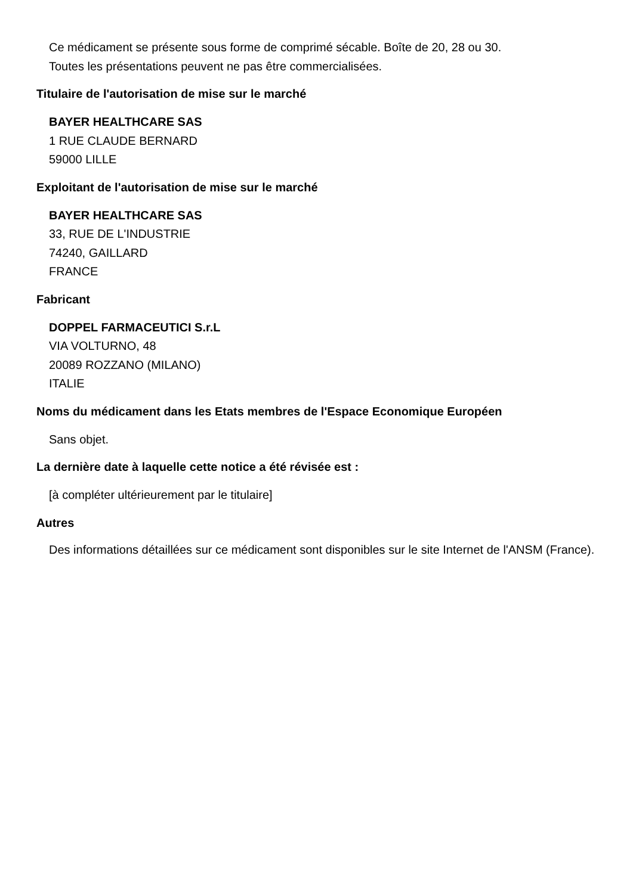Ce médicament se présente sous forme de comprimé sécable. Boîte de 20, 28 ou 30.
Toutes les présentations peuvent ne pas être commercialisées.
Titulaire de l'autorisation de mise sur le marché
BAYER HEALTHCARE SAS
1 RUE CLAUDE BERNARD
59000 LILLE
Exploitant de l'autorisation de mise sur le marché
BAYER HEALTHCARE SAS
33, RUE DE L'INDUSTRIE
74240, GAILLARD
FRANCE
Fabricant
DOPPEL FARMACEUTICI S.r.L
VIA VOLTURNO, 48
20089 ROZZANO (MILANO)
ITALIE
Noms du médicament dans les Etats membres de l'Espace Economique Européen
Sans objet.
La dernière date à laquelle cette notice a été révisée est :
[à compléter ultérieurement par le titulaire]
Autres
Des informations détaillées sur ce médicament sont disponibles sur le site Internet de l'ANSM (France).